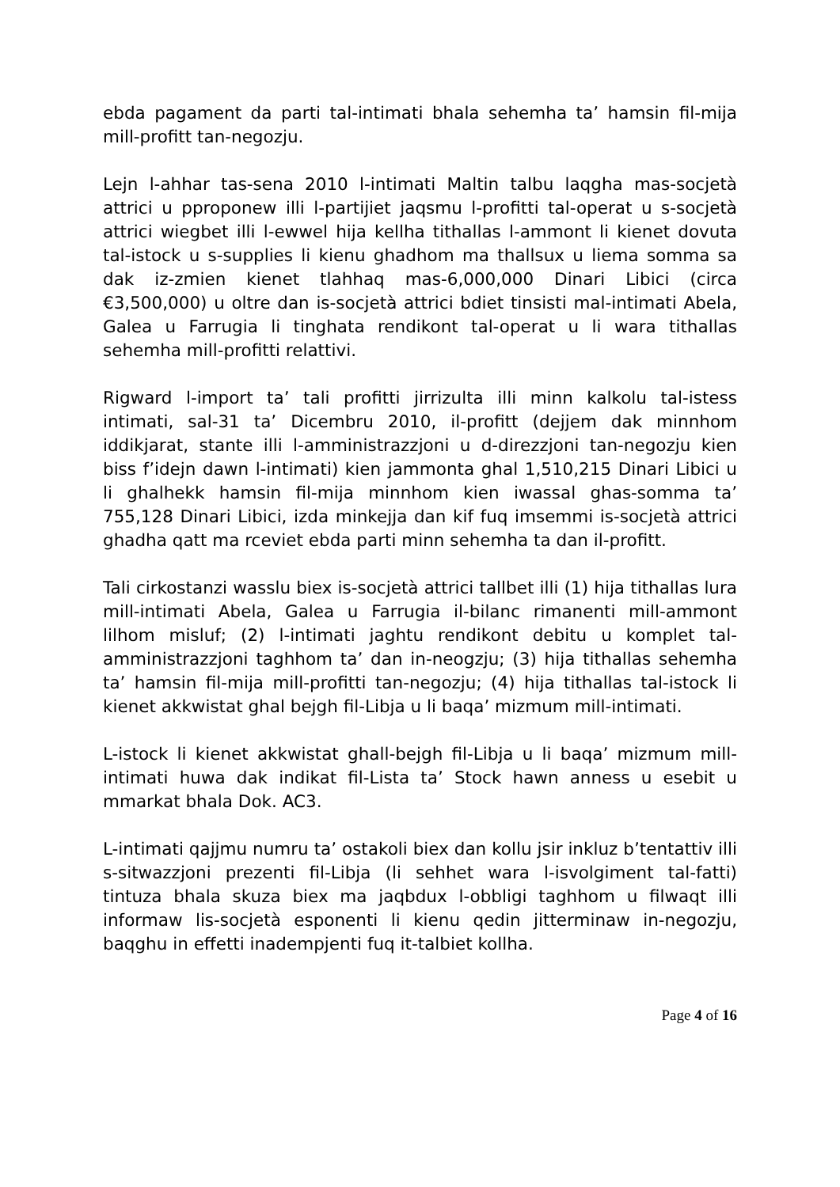ebda pagament da parti tal-intimati bhala sehemha ta’ hamsin fil-mija mill-profitt tan-negozju.
Lejn l-ahhar tas-sena 2010 l-intimati Maltin talbu laqgha mas-socjetà attrici u pproponew illi l-partijiet jaqsmu l-profitti tal-operat u s-socjetà attrici wiegbet illi l-ewwel hija kellha tithallas l-ammont li kienet dovuta tal-istock u s-supplies li kienu ghadhom ma thallsux u liema somma sa dak iz-zmien kienet tlahhaq mas-6,000,000 Dinari Libici (circa €3,500,000) u oltre dan is-socjetà attrici bdiet tinsisti mal-intimati Abela, Galea u Farrugia li tinghata rendikont tal-operat u li wara tithallas sehemha mill-profitti relattivi.
Rigward l-import ta’ tali profitti jirrizulta illi minn kalkolu tal-istess intimati, sal-31 ta’ Dicembru 2010, il-profitt (dejjem dak minnhom iddikjarat, stante illi l-amministrazzjoni u d-direzzjoni tan-negozju kien biss f’idejn dawn l-intimati) kien jammonta ghal 1,510,215 Dinari Libici u li ghalhekk hamsin fil-mija minnhom kien iwassal ghas-somma ta’ 755,128 Dinari Libici, izda minkejja dan kif fuq imsemmi is-socjetà attrici ghadha qatt ma rceviet ebda parti minn sehemha ta dan il-profitt.
Tali cirkostanzi wasslu biex is-socjetà attrici tallbet illi (1) hija tithallas lura mill-intimati Abela, Galea u Farrugia il-bilanc rimanenti mill-ammont lilhom misluf; (2) l-intimati jaghtu rendikont debitu u komplet tal-amministrazzjoni taghhom ta’ dan in-neogzju; (3) hija tithallas sehemha ta’ hamsin fil-mija mill-profitti tan-negozju; (4) hija tithallas tal-istock li kienet akkwistat ghal bejgh fil-Libja u li baqa’ mizmum mill-intimati.
L-istock li kienet akkwistat ghall-bejgh fil-Libja u li baqa’ mizmum mill-intimati huwa dak indikat fil-Lista ta’ Stock hawn anness u esebit u mmarkat bhala Dok. AC3.
L-intimati qajjmu numru ta’ ostakoli biex dan kollu jsir inkluz b’tentattiv illi s-sitwazzjoni prezenti fil-Libja (li sehhet wara l-isvolgiment tal-fatti) tintuza bhala skuza biex ma jaqbdux l-obbligi taghhom u filwaqt illi informaw lis-socjetà esponenti li kienu qedin jitterminaw in-negozju, baqghu in effetti inadempjenti fuq it-talbiet kollha.
Page 4 of 16